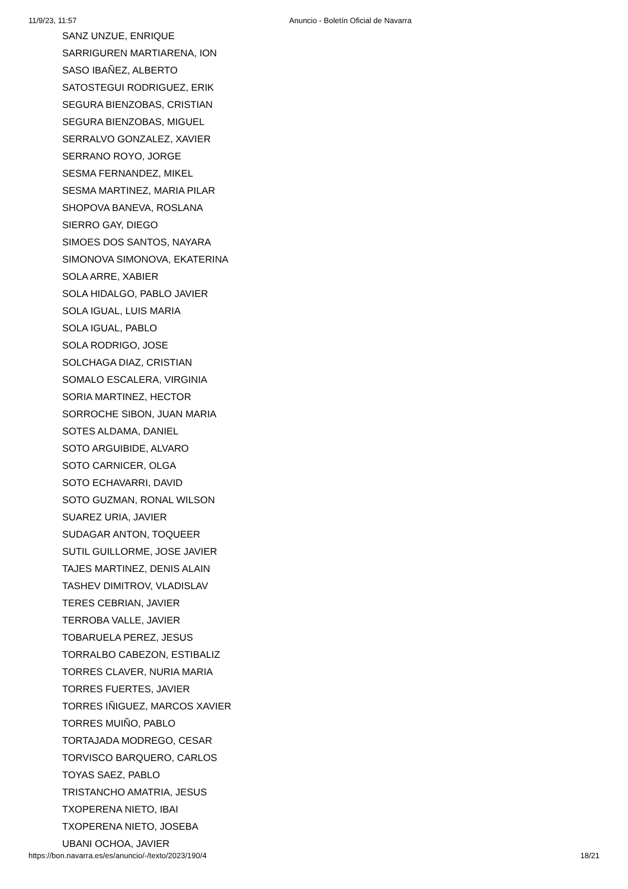11/9/23, 11:57 Anuncio - Boletín Oficial de Navarra
SANZ UNZUE, ENRIQUE
SARRIGUREN MARTIARENA, ION
SASO IBAÑEZ, ALBERTO
SATOSTEGUI RODRIGUEZ, ERIK
SEGURA BIENZOBAS, CRISTIAN
SEGURA BIENZOBAS, MIGUEL
SERRALVO GONZALEZ, XAVIER
SERRANO ROYO, JORGE
SESMA FERNANDEZ, MIKEL
SESMA MARTINEZ, MARIA PILAR
SHOPOVA BANEVA, ROSLANA
SIERRO GAY, DIEGO
SIMOES DOS SANTOS, NAYARA
SIMONOVA SIMONOVA, EKATERINA
SOLA ARRE, XABIER
SOLA HIDALGO, PABLO JAVIER
SOLA IGUAL, LUIS MARIA
SOLA IGUAL, PABLO
SOLA RODRIGO, JOSE
SOLCHAGA DIAZ, CRISTIAN
SOMALO ESCALERA, VIRGINIA
SORIA MARTINEZ, HECTOR
SORROCHE SIBON, JUAN MARIA
SOTES ALDAMA, DANIEL
SOTO ARGUIBIDE, ALVARO
SOTO CARNICER, OLGA
SOTO ECHAVARRI, DAVID
SOTO GUZMAN, RONAL WILSON
SUAREZ URIA, JAVIER
SUDAGAR ANTON, TOQUEER
SUTIL GUILLORME, JOSE JAVIER
TAJES MARTINEZ, DENIS ALAIN
TASHEV DIMITROV, VLADISLAV
TERES CEBRIAN, JAVIER
TERROBA VALLE, JAVIER
TOBARUELA PEREZ, JESUS
TORRALBO CABEZON, ESTIBALIZ
TORRES CLAVER, NURIA MARIA
TORRES FUERTES, JAVIER
TORRES IÑIGUEZ, MARCOS XAVIER
TORRES MUIÑO, PABLO
TORTAJADA MODREGO, CESAR
TORVISCO BARQUERO, CARLOS
TOYAS SAEZ, PABLO
TRISTANCHO AMATRIA, JESUS
TXOPERENA NIETO, IBAI
TXOPERENA NIETO, JOSEBA
UBANI OCHOA, JAVIER
https://bon.navarra.es/es/anuncio/-/texto/2023/190/4 18/21